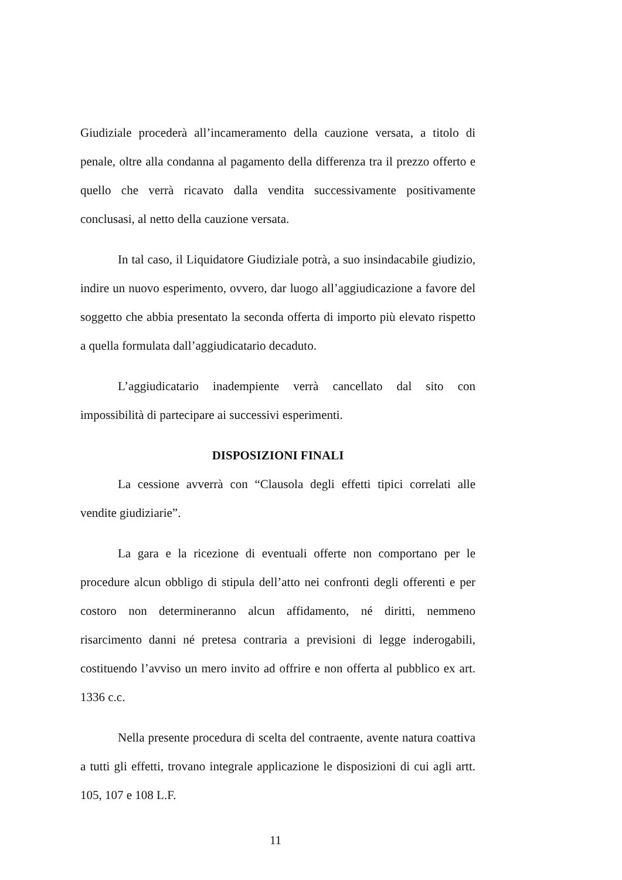Giudiziale procederà all’incameramento della cauzione versata, a titolo di penale, oltre alla condanna al pagamento della differenza tra il prezzo offerto e quello che verrà ricavato dalla vendita successivamente positivamente conclusasi, al netto della cauzione versata.
In tal caso, il Liquidatore Giudiziale potrà, a suo insindacabile giudizio, indire un nuovo esperimento, ovvero, dar luogo all’aggiudicazione a favore del soggetto che abbia presentato la seconda offerta di importo più elevato rispetto a quella formulata dall’aggiudicatario decaduto.
L’aggiudicatario inadempiente verrà cancellato dal sito con impossibilità di partecipare ai successivi esperimenti.
DISPOSIZIONI FINALI
La cessione avverrà con “Clausola degli effetti tipici correlati alle vendite giudiziarie”.
La gara e la ricezione di eventuali offerte non comportano per le procedure alcun obbligo di stipula dell’atto nei confronti degli offerenti e per costoro non determineranno alcun affidamento, né diritti, nemmeno risarcimento danni né pretesa contraria a previsioni di legge inderogabili, costituendo l’avviso un mero invito ad offrire e non offerta al pubblico ex art. 1336 c.c.
Nella presente procedura di scelta del contraente, avente natura coattiva a tutti gli effetti, trovano integrale applicazione le disposizioni di cui agli artt. 105, 107 e 108 L.F.
11